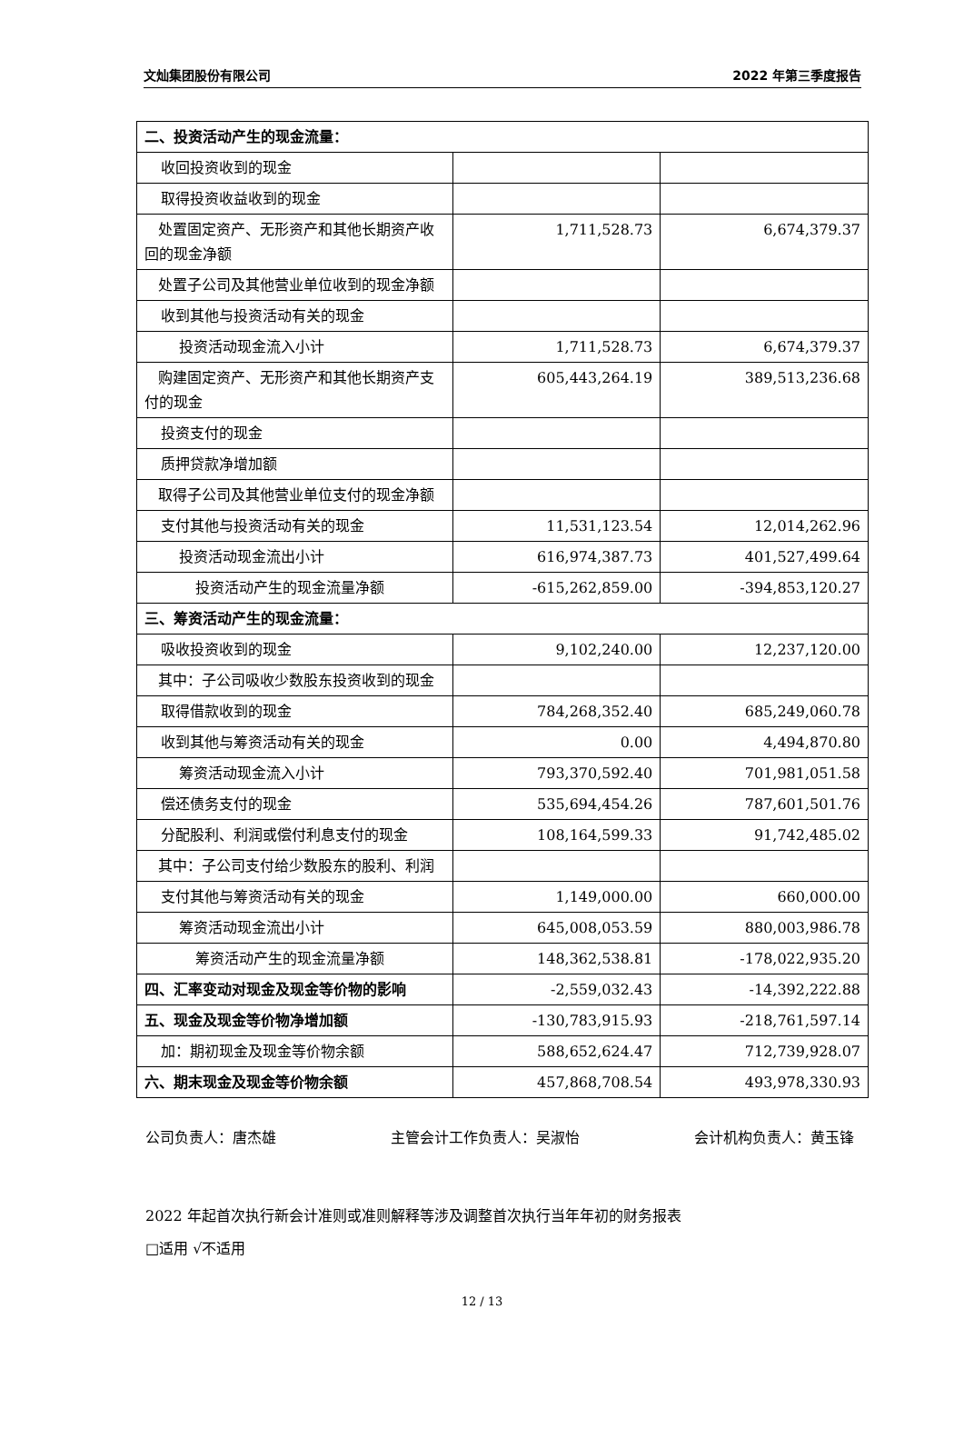文灿集团股份有限公司 2022 年第三季度报告
| 二、投资活动产生的现金流量： | | |
| 收回投资收到的现金 | | |
| 取得投资收益收到的现金 | | |
| 处置固定资产、无形资产和其他长期资产收回的现金净额 | 1,711,528.73 | 6,674,379.37 |
| 处置子公司及其他营业单位收到的现金净额 | | |
| 收到其他与投资活动有关的现金 | | |
| 投资活动现金流入小计 | 1,711,528.73 | 6,674,379.37 |
| 购建固定资产、无形资产和其他长期资产支付的现金 | 605,443,264.19 | 389,513,236.68 |
| 投资支付的现金 | | |
| 质押贷款净增加额 | | |
| 取得子公司及其他营业单位支付的现金净额 | | |
| 支付其他与投资活动有关的现金 | 11,531,123.54 | 12,014,262.96 |
| 投资活动现金流出小计 | 616,974,387.73 | 401,527,499.64 |
| 投资活动产生的现金流量净额 | -615,262,859.00 | -394,853,120.27 |
| 三、筹资活动产生的现金流量： | | |
| 吸收投资收到的现金 | 9,102,240.00 | 12,237,120.00 |
| 其中：子公司吸收少数股东投资收到的现金 | | |
| 取得借款收到的现金 | 784,268,352.40 | 685,249,060.78 |
| 收到其他与筹资活动有关的现金 | 0.00 | 4,494,870.80 |
| 筹资活动现金流入小计 | 793,370,592.40 | 701,981,051.58 |
| 偿还债务支付的现金 | 535,694,454.26 | 787,601,501.76 |
| 分配股利、利润或偿付利息支付的现金 | 108,164,599.33 | 91,742,485.02 |
| 其中：子公司支付给少数股东的股利、利润 | | |
| 支付其他与筹资活动有关的现金 | 1,149,000.00 | 660,000.00 |
| 筹资活动现金流出小计 | 645,008,053.59 | 880,003,986.78 |
| 筹资活动产生的现金流量净额 | 148,362,538.81 | -178,022,935.20 |
| 四、汇率变动对现金及现金等价物的影响 | -2,559,032.43 | -14,392,222.88 |
| 五、现金及现金等价物净增加额 | -130,783,915.93 | -218,761,597.14 |
| 加：期初现金及现金等价物余额 | 588,652,624.47 | 712,739,928.07 |
| 六、期末现金及现金等价物余额 | 457,868,708.54 | 493,978,330.93 |
公司负责人：唐杰雄 主管会计工作负责人：吴淑怡 会计机构负责人：黄玉锋
2022 年起首次执行新会计准则或准则解释等涉及调整首次执行当年年初的财务报表
□适用 √不适用
12 / 13